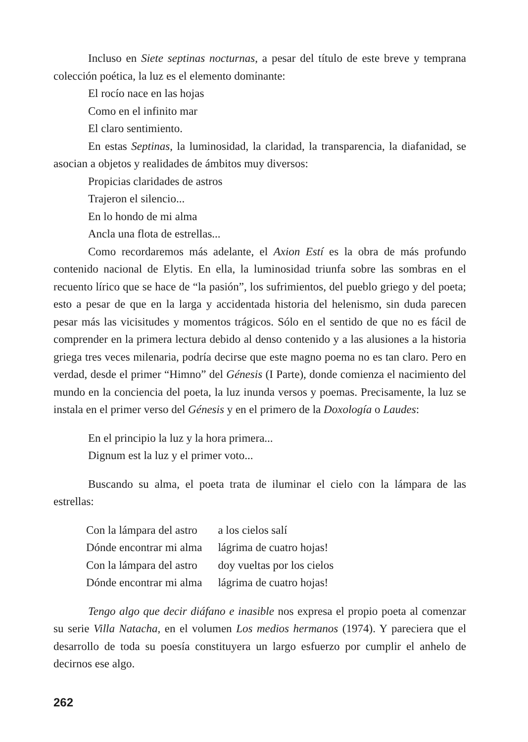Incluso en Siete septinas nocturnas, a pesar del título de este breve y temprana colección poética, la luz es el elemento dominante:
El rocío nace en las hojas
Como en el infinito mar
El claro sentimiento.
En estas Septinas, la luminosidad, la claridad, la transparencia, la diafanidad, se asocian a objetos y realidades de ámbitos muy diversos:
Propicias claridades de astros
Trajeron el silencio...
En lo hondo de mi alma
Ancla una flota de estrellas...
Como recordaremos más adelante, el Axion Estí es la obra de más profundo contenido nacional de Elytis. En ella, la luminosidad triunfa sobre las sombras en el recuento lírico que se hace de “la pasión”, los sufrimientos, del pueblo griego y del poeta; esto a pesar de que en la larga y accidentada historia del helenismo, sin duda parecen pesar más las vicisitudes y momentos trágicos. Sólo en el sentido de que no es fácil de comprender en la primera lectura debido al denso contenido y a las alusiones a la historia griega tres veces milenaria, podría decirse que este magno poema no es tan claro. Pero en verdad, desde el primer “Himno” del Génesis (I Parte), donde comienza el nacimiento del mundo en la conciencia del poeta, la luz inunda versos y poemas. Precisamente, la luz se instala en el primer verso del Génesis y en el primero de la Doxología o Laudes:
En el principio la luz y la hora primera...
Dignum est la luz y el primer voto...
Buscando su alma, el poeta trata de iluminar el cielo con la lámpara de las estrellas:
| Con la lámpara del astro | a los cielos salí |
| Dónde encontrar mi alma | lágrima de cuatro hojas! |
| Con la lámpara del astro | doy vueltas por los cielos |
| Dónde encontrar mi alma | lágrima de cuatro hojas! |
Tengo algo que decir diáfano e inasible nos expresa el propio poeta al comenzar su serie Villa Natacha, en el volumen Los medios hermanos (1974). Y pareciera que el desarrollo de toda su poesía constituyera un largo esfuerzo por cumplir el anhelo de decirnos ese algo.
262